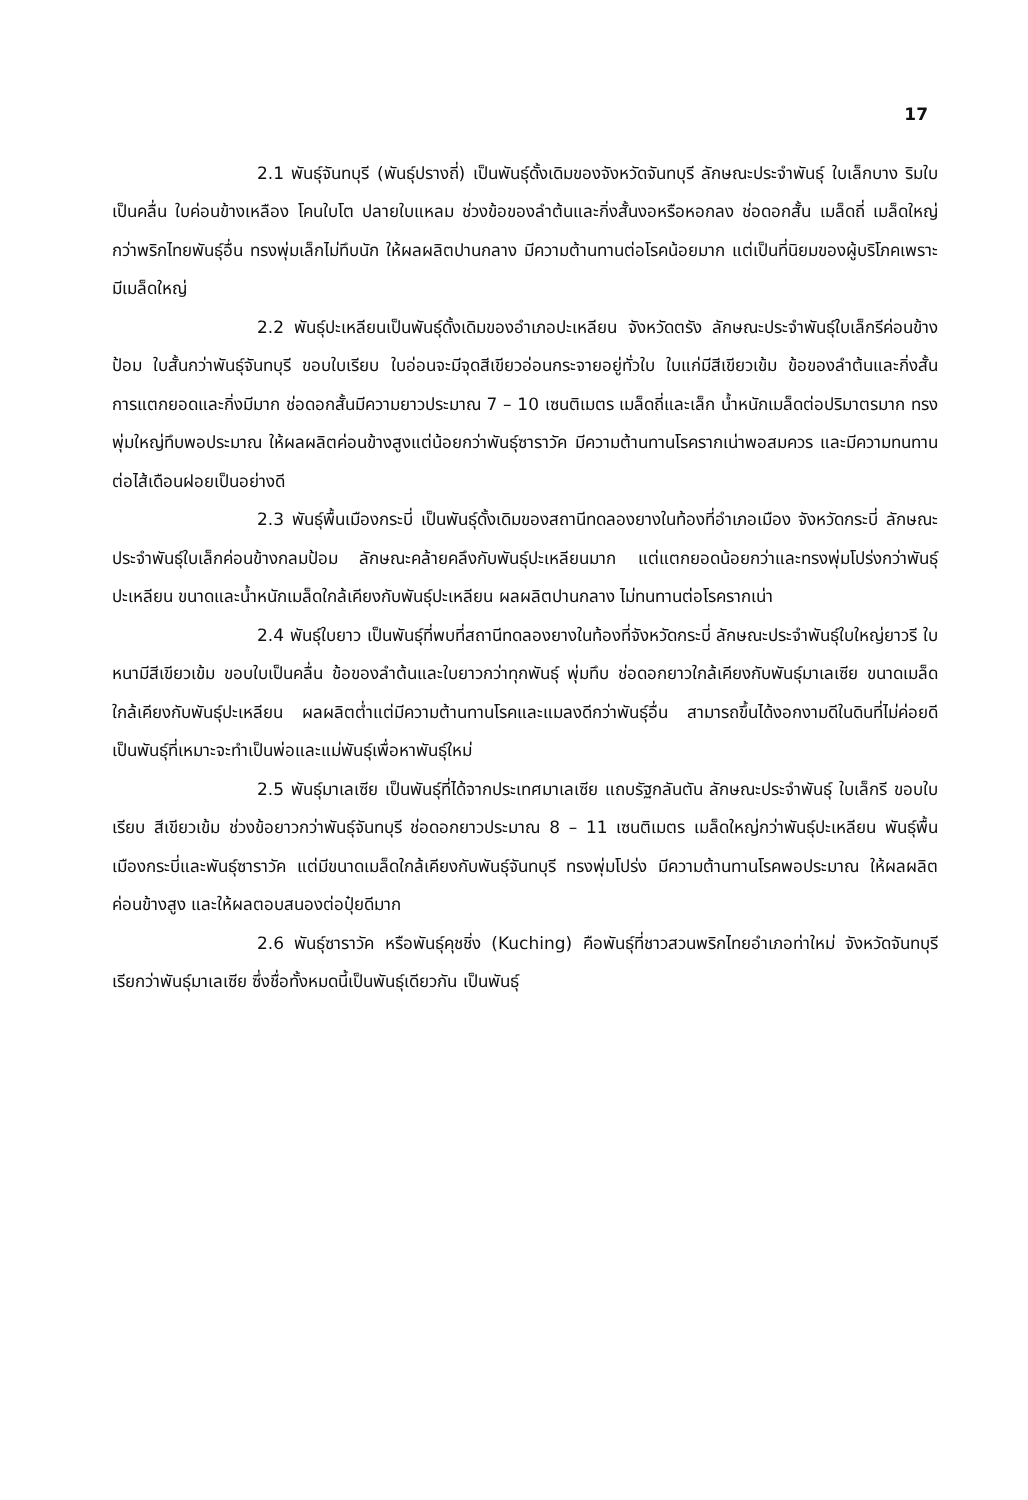17
2.1 พันธุ์จันทบุรี (พันธุ์ปรางถี่) เป็นพันธุ์ดั้งเดิมของจังหวัดจันทบุรี ลักษณะประจำพันธุ์ ใบเล็กบาง ริมใบเป็นคลื่น ใบค่อนข้างเหลือง โคนใบโต ปลายใบแหลม ช่วงข้อของลำต้นและกิ่งสั้นงอหรือหอกลง ช่อดอกสั้น เมล็ดถี่ เมล็ดใหญ่กว่าพริกไทยพันธุ์อื่น ทรงพุ่มเล็กไม่ทึบนัก ให้ผลผลิตปานกลาง มีความต้านทานต่อโรคน้อยมาก แต่เป็นที่นิยมของผู้บริโภคเพราะมีเมล็ดใหญ่
2.2 พันธุ์ปะเหลียนเป็นพันธุ์ดั้งเดิมของอำเภอปะเหลียน จังหวัดตรัง ลักษณะประจำพันธุ์ใบเล็กรีค่อนข้างป้อม ใบสั้นกว่าพันธุ์จันทบุรี ขอบใบเรียบ ใบอ่อนจะมีจุดสีเขียวอ่อนกระจายอยู่ทั่วใบ ใบแก่มีสีเขียวเข้ม ข้อของลำต้นและกิ่งสั้น การแตกยอดและกิ่งมีมาก ช่อดอกสั้นมีความยาวประมาณ 7 – 10 เซนติเมตร เมล็ดถี่และเล็ก น้ำหนักเมล็ดต่อปริมาตรมาก ทรงพุ่มใหญ่ทึบพอประมาณ ให้ผลผลิตค่อนข้างสูงแต่น้อยกว่าพันธุ์ซาราวัค มีความต้านทานโรครากเน่าพอสมควร และมีความทนทานต่อไส้เดือนฝอยเป็นอย่างดี
2.3 พันธุ์พื้นเมืองกระบี่ เป็นพันธุ์ดั้งเดิมของสถานีทดลองยางในท้องที่อำเภอเมือง จังหวัดกระบี่ ลักษณะประจำพันธุ์ใบเล็กค่อนข้างกลมป้อม ลักษณะคล้ายคลึงกับพันธุ์ปะเหลียนมาก แต่แตกยอดน้อยกว่าและทรงพุ่มโปร่งกว่าพันธุ์ปะเหลียน ขนาดและน้ำหนักเมล็ดใกล้เคียงกับพันธุ์ปะเหลียน ผลผลิตปานกลาง ไม่ทนทานต่อโรครากเน่า
2.4 พันธุ์ใบยาว เป็นพันธุ์ที่พบที่สถานีทดลองยางในท้องที่จังหวัดกระบี่ ลักษณะประจำพันธุ์ใบใหญ่ยาวรี ใบหนามีสีเขียวเข้ม ขอบใบเป็นคลื่น ข้อของลำต้นและใบยาวกว่าทุกพันธุ์ พุ่มทึบ ช่อดอกยาวใกล้เคียงกับพันธุ์มาเลเซีย ขนาดเมล็ดใกล้เคียงกับพันธุ์ปะเหลียน ผลผลิตต่ำแต่มีความต้านทานโรคและแมลงดีกว่าพันธุ์อื่น สามารถขึ้นได้งอกงามดีในดินที่ไม่ค่อยดี เป็นพันธุ์ที่เหมาะจะทำเป็นพ่อและแม่พันธุ์เพื่อหาพันธุ์ใหม่
2.5 พันธุ์มาเลเซีย เป็นพันธุ์ที่ได้จากประเทศมาเลเซีย แถบรัฐกลันตัน ลักษณะประจำพันธุ์ ใบเล็กรี ขอบใบเรียบ สีเขียวเข้ม ช่วงข้อยาวกว่าพันธุ์จันทบุรี ช่อดอกยาวประมาณ 8 – 11 เซนติเมตร เมล็ดใหญ่กว่าพันธุ์ปะเหลียน พันธุ์พื้นเมืองกระบี่และพันธุ์ซาราวัค แต่มีขนาดเมล็ดใกล้เคียงกับพันธุ์จันทบุรี ทรงพุ่มโปร่ง มีความต้านทานโรคพอประมาณ ให้ผลผลิตค่อนข้างสูง และให้ผลตอบสนองต่อปุ๋ยดีมาก
2.6 พันธุ์ซาราวัค หรือพันธุ์คุชชิ่ง (Kuching) คือพันธุ์ที่ชาวสวนพริกไทยอำเภอท่าใหม่ จังหวัดจันทบุรี เรียกว่าพันธุ์มาเลเซีย ซึ่งชื่อทั้งหมดนี้เป็นพันธุ์เดียวกัน เป็นพันธุ์